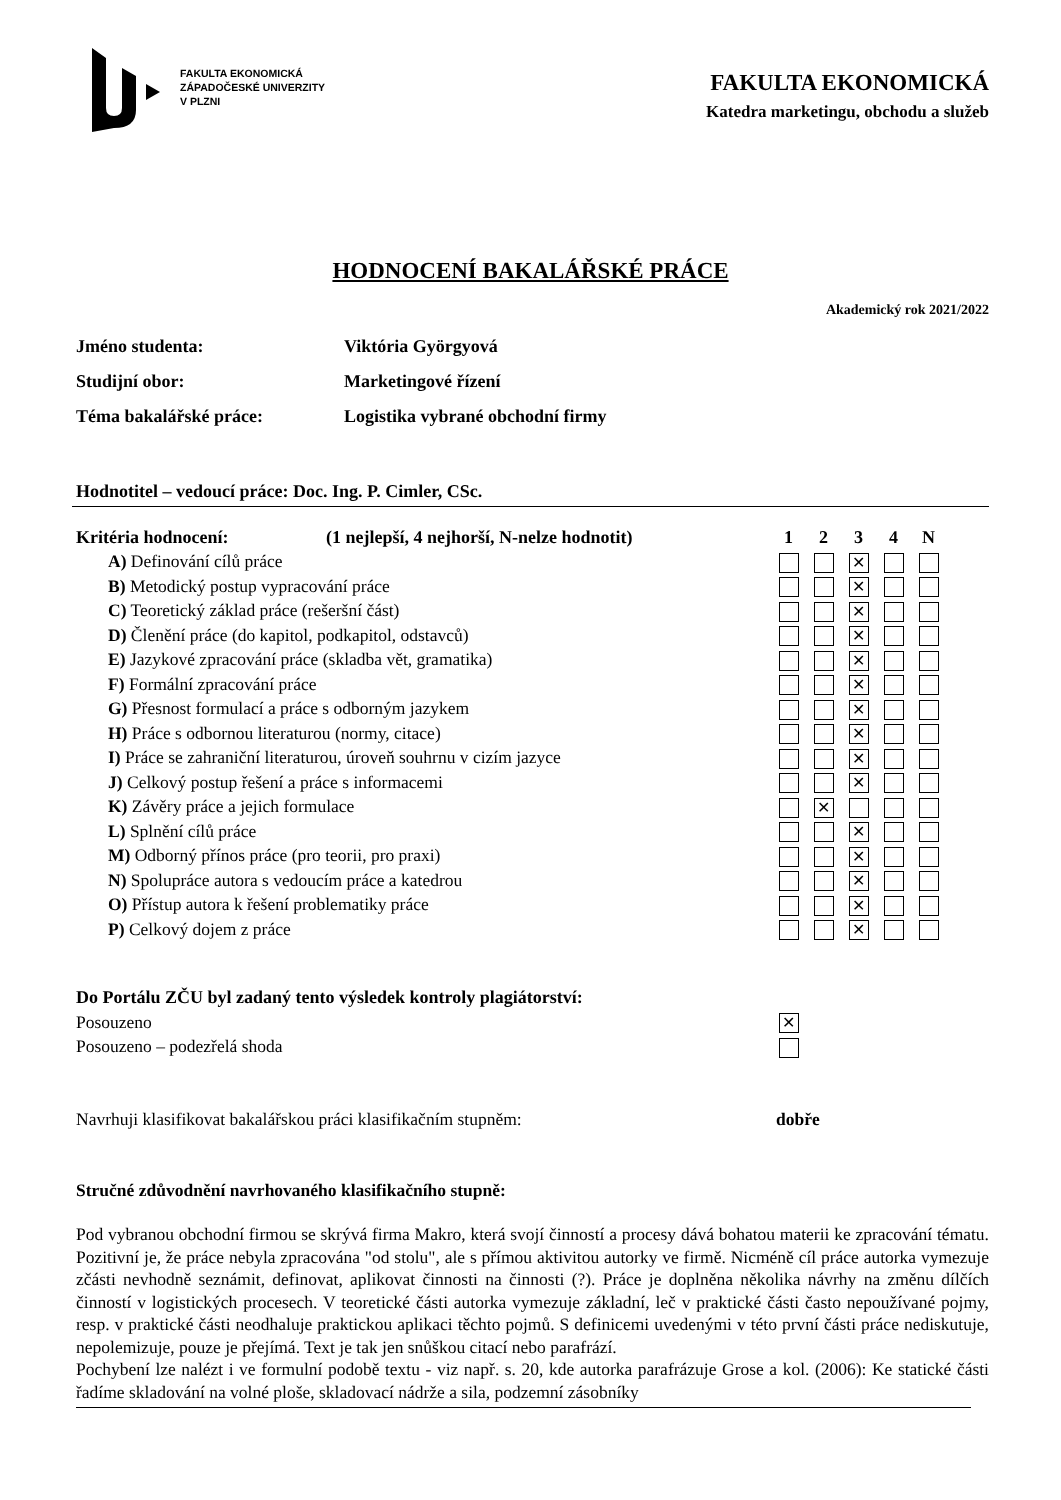FAKULTA EKONOMICKÁ
ZÁPADOČESKÉ UNIVERZITY
V PLZNI
FAKULTA EKONOMICKÁ
Katedra marketingu, obchodu a služeb
HODNOCENÍ BAKALÁŘSKÉ PRÁCE
Akademický rok 2021/2022
Jméno studenta: Viktória Györgyová
Studijní obor: Marketingové řízení
Téma bakalářské práce: Logistika vybrané obchodní firmy
Hodnotitel – vedoucí práce: Doc. Ing. P. Cimler, CSc.
| Kritéria hodnocení: | (1 nejlepší, 4 nejhorší, N-nelze hodnotit) | 1 | 2 | 3 | 4 | N |
| --- | --- | --- | --- | --- | --- | --- |
| A) Definování cílů práce | | | | ✕ | | |
| B) Metodický postup vypracování práce | | | | ✕ | | |
| C) Teoretický základ práce (rešeršní část) | | | | ✕ | | |
| D) Členění práce (do kapitol, podkapitol, odstavců) | | | | ✕ | | |
| E) Jazykové zpracování práce (skladba vět, gramatika) | | | | ✕ | | |
| F) Formální zpracování práce | | | | ✕ | | |
| G) Přesnost formulací a práce s odborným jazykem | | | | ✕ | | |
| H) Práce s odbornou literaturou (normy, citace) | | | | ✕ | | |
| I) Práce se zahraniční literaturou, úroveň souhrnu v cizím jazyce | | | | ✕ | | |
| J) Celkový postup řešení a práce s informacemi | | | | ✕ | | |
| K) Závěry práce a jejich formulace | | | ✕ | | | |
| L) Splnění cílů práce | | | | ✕ | | |
| M) Odborný přínos práce (pro teorii, pro praxi) | | | | ✕ | | |
| N) Spolupráce autora s vedoucím práce a katedrou | | | | ✕ | | |
| O) Přístup autora k řešení problematiky práce | | | | ✕ | | |
| P) Celkový dojem z práce | | | | ✕ | | |
| Do Portálu ZČU byl zadaný tento výsledek kontroly plagiátorství: | |
| --- | --- |
| Posouzeno | ✕ |
| Posouzeno – podezřelá shoda | |
Navrhuji klasifikovat bakalářskou práci klasifikačním stupněm: dobře
Stručné zdůvodnění navrhovaného klasifikačního stupně:
Pod vybranou obchodní firmou se skrývá firma Makro, která svojí činností a procesy dává bohatou materii ke zpracování tématu. Pozitivní je, že práce nebyla zpracována "od stolu", ale s přímou aktivitou autorky ve firmě. Nicméně cíl práce autorka vymezuje zčásti nevhodně seznámit, definovat, aplikovat činnosti na činnosti (?). Práce je doplněna několika návrhy na změnu dílčích činností v logistických procesech. V teoretické části autorka vymezuje základní, leč v praktické části často nepoužívané pojmy, resp. v praktické části neodhaluje praktickou aplikaci těchto pojmů. S definicemi uvedenými v této první části práce nediskutuje, nepolemizuje, pouze je přejímá. Text je tak jen snůškou citací nebo parafrází.
Pochybení lze nalézt i ve formulní podobě textu - viz např. s. 20, kde autorka parafrázuje Grose a kol. (2006): Ke statické části řadíme skladování na volné ploše, skladovací nádrže a sila, podzemní zásobníky